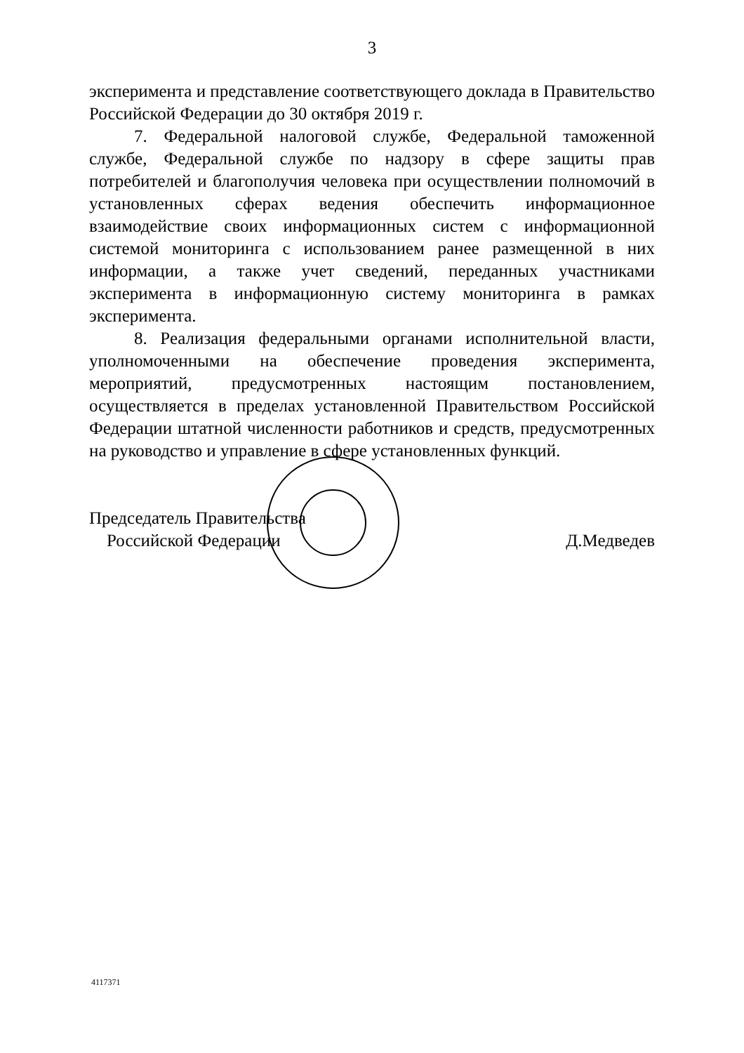3
эксперимента и представление соответствующего доклада в Правительство Российской Федерации до 30 октября 2019 г.
7. Федеральной налоговой службе, Федеральной таможенной службе, Федеральной службе по надзору в сфере защиты прав потребителей и благополучия человека при осуществлении полномочий в установленных сферах ведения обеспечить информационное взаимодействие своих информационных систем с информационной системой мониторинга с использованием ранее размещенной в них информации, а также учет сведений, переданных участниками эксперимента в информационную систему мониторинга в рамках эксперимента.
8. Реализация федеральными органами исполнительной власти, уполномоченными на обеспечение проведения эксперимента, мероприятий, предусмотренных настоящим постановлением, осуществляется в пределах установленной Правительством Российской Федерации штатной численности работников и средств, предусмотренных на руководство и управление в сфере установленных функций.
Председатель Правительства
Российской Федерации
Д.Медведев
4117371